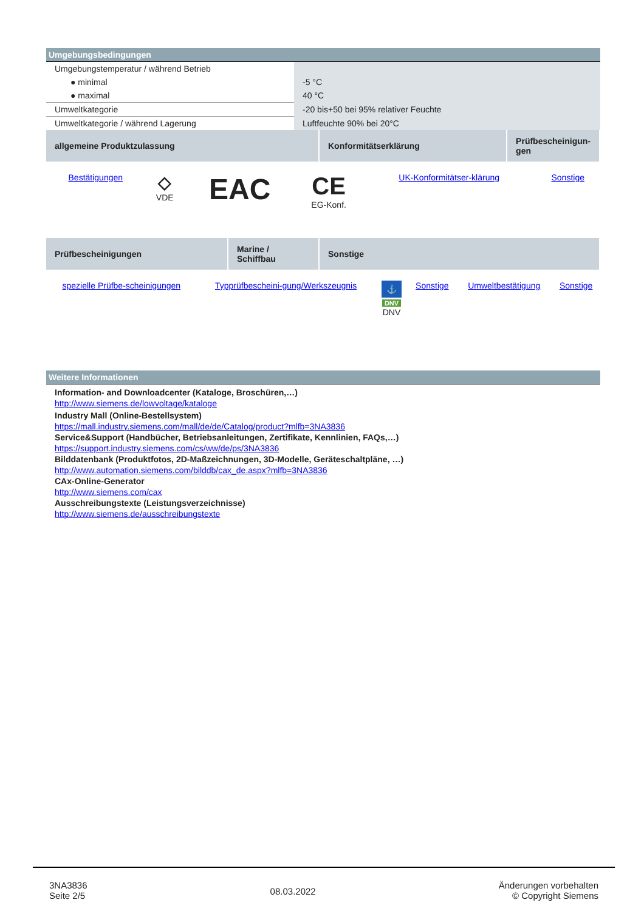Umgebungsbedingungen
| Umgebungstemperatur / während Betrieb | |
| ● minimal | -5 °C |
| ● maximal | 40 °C |
| Umweltkategorie | -20 bis+50 bei 95% relativer Feuchte |
| Umweltkategorie / während Lagerung | Luftfeuchte 90% bei 20°C |
| allgemeine Produktzulassung | Konformitätserklärung | Prüfbescheinigun-gen |
| --- | --- | --- |
| Bestätigungen | ◇ VDE | EAC | CE EG-Konf. | UK-Konformitätser-klärung | Sonstige |
| Prüfbescheinigungen | Marine / Schiffbau | Sonstige |
| --- | --- | --- |
| spezielle Prüfbe-scheinigungen | Typprüfbescheini-gung/Werkszeugnis | ⚓ DNV DNV | Sonstige | Umweltbestätigung | Sonstige |
Weitere Informationen
Information- and Downloadcenter (Kataloge, Broschüren,…)
http://www.siemens.de/lowvoltage/kataloge
Industry Mall (Online-Bestellsystem)
https://mall.industry.siemens.com/mall/de/de/Catalog/product?mlfb=3NA3836
Service&Support (Handbücher, Betriebsanleitungen, Zertifikate, Kennlinien, FAQs,…)
https://support.industry.siemens.com/cs/ww/de/ps/3NA3836
Bilddatenbank (Produktfotos, 2D-Maßzeichnungen, 3D-Modelle, Geräteschaltpläne, …)
http://www.automation.siemens.com/bilddb/cax_de.aspx?mlfb=3NA3836
CAx-Online-Generator
http://www.siemens.com/cax
Ausschreibungstexte (Leistungsverzeichnisse)
http://www.siemens.de/ausschreibungstexte
3NA3836
Seite 2/5
08.03.2022
Änderungen vorbehalten
© Copyright Siemens